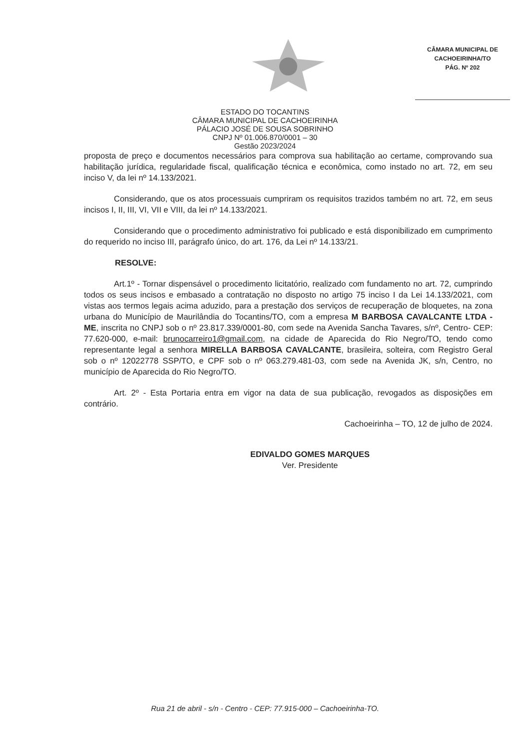CÂMARA MUNICIPAL DE
CACHOEIRINHA/TO
PÁG. Nº 202
ESTADO DO TOCANTINS
CÂMARA MUNICIPAL DE CACHOEIRINHA
PÁLACIO JOSÉ DE SOUSA SOBRINHO
CNPJ Nº 01.006.870/0001 – 30
Gestão 2023/2024
proposta de preço e documentos necessários para comprova sua habilitação ao certame, comprovando sua habilitação jurídica, regularidade fiscal, qualificação técnica e econômica, como instado no art. 72, em seu inciso V, da lei nº 14.133/2021.
Considerando, que os atos processuais cumpriram os requisitos trazidos também no art. 72, em seus incisos I, II, III, VI, VII e VIII, da lei nº 14.133/2021.
Considerando que o procedimento administrativo foi publicado e está disponibilizado em cumprimento do requerido no inciso III, parágrafo único, do art. 176, da Lei nº 14.133/21.
RESOLVE:
Art.1º - Tornar dispensável o procedimento licitatório, realizado com fundamento no art. 72, cumprindo todos os seus incisos e embasado a contratação no disposto no artigo 75 inciso I da Lei 14.133/2021, com vistas aos termos legais acima aduzido, para a prestação dos serviços de recuperação de bloquetes, na zona urbana do Município de Maurilândia do Tocantins/TO, com a empresa M BARBOSA CAVALCANTE LTDA - ME, inscrita no CNPJ sob o nº 23.817.339/0001-80, com sede na Avenida Sancha Tavares, s/nº, Centro- CEP: 77.620-000, e-mail: brunocarreiro1@gmail.com, na cidade de Aparecida do Rio Negro/TO, tendo como representante legal a senhora MIRELLA BARBOSA CAVALCANTE, brasileira, solteira, com Registro Geral sob o nº 12022778 SSP/TO, e CPF sob o nº 063.279.481-03, com sede na Avenida JK, s/n, Centro, no município de Aparecida do Rio Negro/TO.
Art. 2º - Esta Portaria entra em vigor na data de sua publicação, revogados as disposições em contrário.
Cachoeirinha – TO, 12 de julho de 2024.
EDIVALDO GOMES MARQUES
Ver. Presidente
Rua 21 de abril - s/n - Centro - CEP: 77.915-000 – Cachoeirinha-TO.